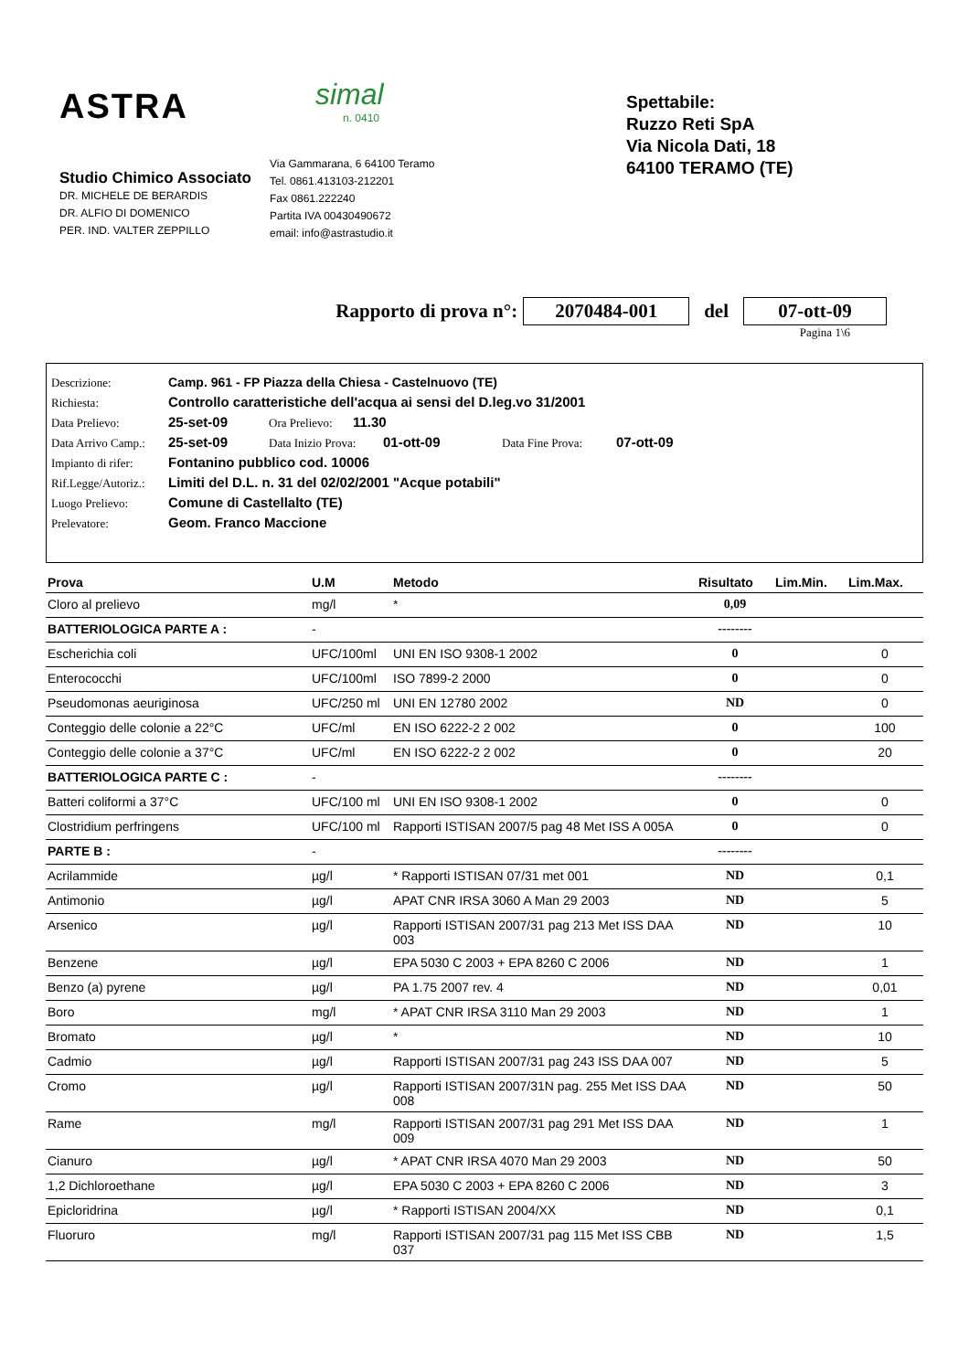ASTRA
Studio Chimico Associato
DR. MICHELE DE BERARDIS
DR. ALFIO DI DOMENICO
PER. IND. VALTER ZEPPILLO
simal
n. 0410
Via Gammarana, 6 64100 Teramo
Tel. 0861.413103-212201
Fax 0861.222240
Partita IVA 00430490672
email: info@astrastudio.it
Spettabile:
Ruzzo Reti SpA
Via Nicola Dati, 18
64100 TERAMO (TE)
Rapporto di prova n°: 2070484-001 del 07-ott-09
Pagina 1\6
Descrizione: Camp. 961 - FP Piazza della Chiesa - Castelnuovo (TE)
Richiesta: Controllo caratteristiche dell'acqua ai sensi del D.leg.vo 31/2001
Data Prelievo: 25-set-09 Ora Prelievo: 11.30
Data Arrivo Camp.: 25-set-09 Data Inizio Prova: 01-ott-09 Data Fine Prova: 07-ott-09
Impianto di rifer: Fontanino pubblico cod. 10006
Rif.Legge/Autoriz.: Limiti del D.L. n. 31 del 02/02/2001 "Acque potabili"
Luogo Prelievo: Comune di Castellalto (TE)
Prelevatore: Geom. Franco Maccione
| Prova | U.M | Metodo | Risultato | Lim.Min. | Lim.Max. |
| --- | --- | --- | --- | --- | --- |
| Cloro al prelievo | mg/l | * | 0,09 | | |
| BATTERIOLOGICA PARTE A : | - | | -------- | | |
| Escherichia coli | UFC/100ml | UNI EN ISO 9308-1 2002 | 0 | | 0 |
| Enterococchi | UFC/100ml | ISO 7899-2 2000 | 0 | | 0 |
| Pseudomonas aeuriginosa | UFC/250 ml | UNI EN 12780 2002 | ND | | 0 |
| Conteggio delle colonie a 22°C | UFC/ml | EN ISO 6222-2 2 002 | 0 | | 100 |
| Conteggio delle colonie a 37°C | UFC/ml | EN ISO 6222-2 2 002 | 0 | | 20 |
| BATTERIOLOGICA PARTE C : | - | | -------- | | |
| Batteri coliformi a 37°C | UFC/100 ml | UNI EN ISO 9308-1 2002 | 0 | | 0 |
| Clostridium perfringens | UFC/100 ml | Rapporti ISTISAN 2007/5 pag 48 Met ISS A 005A | 0 | | 0 |
| PARTE B : | - | | -------- | | |
| Acrilammide | µg/l | * Rapporti ISTISAN 07/31 met 001 | ND | | 0,1 |
| Antimonio | µg/l | APAT CNR IRSA 3060 A Man 29 2003 | ND | | 5 |
| Arsenico | µg/l | Rapporti ISTISAN 2007/31 pag 213 Met ISS DAA 003 | ND | | 10 |
| Benzene | µg/l | EPA 5030 C 2003 + EPA 8260 C 2006 | ND | | 1 |
| Benzo (a) pyrene | µg/l | PA 1.75 2007 rev. 4 | ND | | 0,01 |
| Boro | mg/l | * APAT CNR IRSA 3110 Man 29 2003 | ND | | 1 |
| Bromato | µg/l | * | ND | | 10 |
| Cadmio | µg/l | Rapporti ISTISAN 2007/31 pag 243 ISS DAA 007 | ND | | 5 |
| Cromo | µg/l | Rapporti ISTISAN 2007/31N pag. 255 Met ISS DAA 008 | ND | | 50 |
| Rame | mg/l | Rapporti ISTISAN 2007/31 pag 291 Met ISS DAA 009 | ND | | 1 |
| Cianuro | µg/l | * APAT CNR IRSA 4070 Man 29 2003 | ND | | 50 |
| 1,2 Dichloroethane | µg/l | EPA 5030 C 2003 + EPA 8260 C 2006 | ND | | 3 |
| Epicloridrina | µg/l | * Rapporti ISTISAN 2004/XX | ND | | 0,1 |
| Fluoruro | mg/l | Rapporti ISTISAN 2007/31 pag 115 Met ISS CBB 037 | ND | | 1,5 |